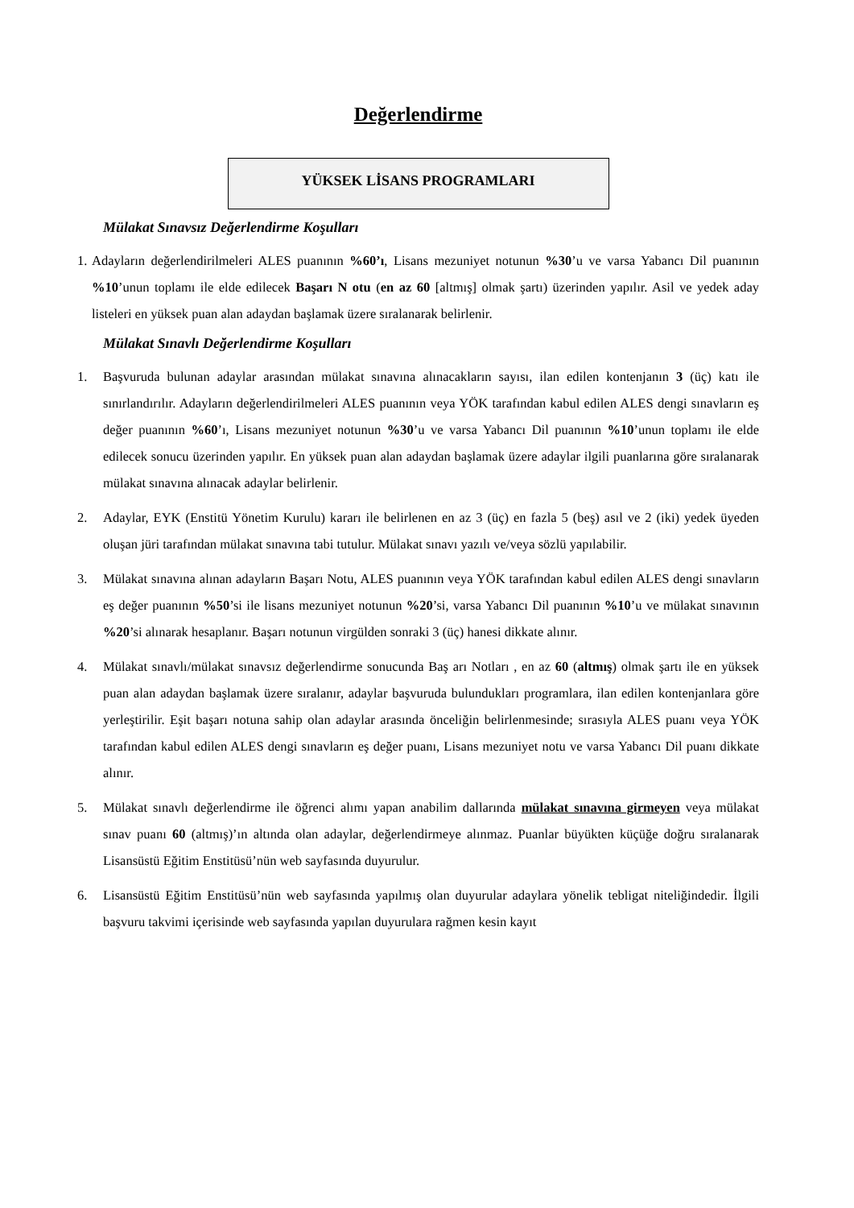Değerlendirme
YÜKSEK LİSANS PROGRAMLARI
Mülakat Sınavsız Değerlendirme Koşulları
1.
Adayların değerlendirilmeleri ALES puanının %60’ı, Lisans mezuniyet notunun %30’u ve varsa Yabancı Dil puanının %10’unun toplamı ile elde edilecek Başarı N otu (en az 60 [altmış] olmak şartı) üzerinden yapılır. Asil ve yedek aday listeleri en yüksek puan alan adaydan başlamak üzere sıralanarak belirlenir.
Mülakat Sınavlı Değerlendirme Koşulları
1. Başvuruda bulunan adaylar arasından mülakat sınavına alınacakların sayısı, ilan edilen kontenjanın 3 (üç) katı ile sınırlandırılır. Adayların değerlendirilmeleri ALES puanının veya YÖK tarafından kabul edilen ALES dengi sınavların eş değer puanının %60’ı, Lisans mezuniyet notunun %30’u ve varsa Yabancı Dil puanının %10’unun toplamı ile elde edilecek sonucu üzerinden yapılır. En yüksek puan alan adaydan başlamak üzere adaylar ilgili puanlarına göre sıralanarak mülakat sınavına alınacak adaylar belirlenir.
2. Adaylar, EYK (Enstitü Yönetim Kurulu) kararı ile belirlenen en az 3 (üç) en fazla 5 (beş) asıl ve 2 (iki) yedek üyeden oluşan jüri tarafından mülakat sınavına tabi tutulur. Mülakat sınavı yazılı ve/veya sözlü yapılabilir.
3. Mülakat sınavına alınan adayların Başarı Notu, ALES puanının veya YÖK tarafından kabul edilen ALES dengi sınavların eş değer puanının %50’si ile lisans mezuniyet notunun %20’si, varsa Yabancı Dil puanının %10’u ve mülakat sınavının %20’si alınarak hesaplanır. Başarı notunun virgülden sonraki 3 (üç) hanesi dikkate alınır.
4. Mülakat sınavlı/mülakat sınavsız değerlendirme sonucunda Baş arı Notları , en az 60 (altmış) olmak şartı ile en yüksek puan alan adaydan başlamak üzere sıralanır, adaylar başvuruda bulundukları programlara, ilan edilen kontenjanlara göre yerleştirilir. Eşit başarı notuna sahip olan adaylar arasında önceliğin belirlenmesinde; sırasıyla ALES puanı veya YÖK tarafından kabul edilen ALES dengi sınavların eş değer puanı, Lisans mezuniyet notu ve varsa Yabancı Dil puanı dikkate alınır.
5. Mülakat sınavlı değerlendirme ile öğrenci alımı yapan anabilim dallarında mülakat sınavına girmeyen veya mülakat sınav puanı 60 (altmış)’ın altında olan adaylar, değerlendirmeye alınmaz. Puanlar büyükten küçüğe doğru sıralanarak Lisansüstü Eğitim Enstitüsü’nün web sayfasında duyurulur.
6. Lisansüstü Eğitim Enstitüsü’nün web sayfasında yapılmış olan duyurular adaylara yönelik tebligat niteliğindedir. İlgili başvuru takvimi içerisinde web sayfasında yapılan duyurulara rağmen kesin kayıt